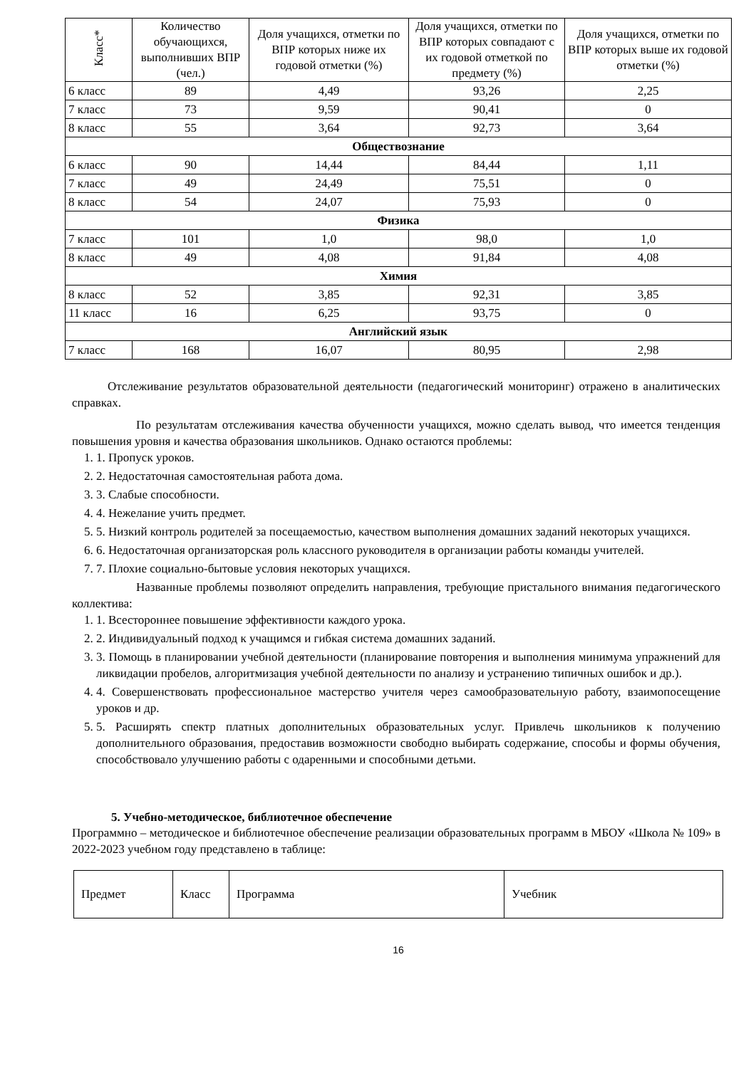| Класс* | Количество обучающихся, выполнивших ВПР (чел.) | Доля учащихся, отметки по ВПР которых ниже их годовой отметки (%) | Доля учащихся, отметки по ВПР которых совпадают с их годовой отметкой по предмету (%) | Доля учащихся, отметки по ВПР которых выше их годовой отметки (%) |
| --- | --- | --- | --- | --- |
| 6 класс | 89 | 4,49 | 93,26 | 2,25 |
| 7 класс | 73 | 9,59 | 90,41 | 0 |
| 8 класс | 55 | 3,64 | 92,73 | 3,64 |
| Обществознание | | | | |
| 6 класс | 90 | 14,44 | 84,44 | 1,11 |
| 7 класс | 49 | 24,49 | 75,51 | 0 |
| 8 класс | 54 | 24,07 | 75,93 | 0 |
| Физика | | | | |
| 7 класс | 101 | 1,0 | 98,0 | 1,0 |
| 8 класс | 49 | 4,08 | 91,84 | 4,08 |
| Химия | | | | |
| 8 класс | 52 | 3,85 | 92,31 | 3,85 |
| 11 класс | 16 | 6,25 | 93,75 | 0 |
| Английский язык | | | | |
| 7 класс | 168 | 16,07 | 80,95 | 2,98 |
Отслеживание результатов образовательной деятельности (педагогический мониторинг) отражено в аналитических справках.
По результатам отслеживания качества обученности учащихся, можно сделать вывод, что имеется тенденция повышения уровня и качества образования школьников. Однако остаются проблемы:
1. 1. Пропуск уроков.
2. 2. Недостаточная самостоятельная работа дома.
3. 3. Слабые способности.
4. 4. Нежелание учить предмет.
5. 5. Низкий контроль родителей за посещаемостью, качеством выполнения домашних заданий некоторых учащихся.
6. 6. Недостаточная организаторская роль классного руководителя в организации работы команды учителей.
7. 7. Плохие социально-бытовые условия некоторых учащихся.
Названные проблемы позволяют определить направления, требующие пристального внимания педагогического коллектива:
1. 1. Всестороннее повышение эффективности каждого урока.
2. 2. Индивидуальный подход к учащимся и гибкая система домашних заданий.
3. 3. Помощь в планировании учебной деятельности (планирование повторения и выполнения минимума упражнений для ликвидации пробелов, алгоритмизация учебной деятельности по анализу и устранению типичных ошибок и др.).
4. 4. Совершенствовать профессиональное мастерство учителя через самообразовательную работу, взаимопосещение уроков и др.
5. 5. Расширять спектр платных дополнительных образовательных услуг. Привлечь школьников к получению дополнительного образования, предоставив возможности свободно выбирать содержание, способы и формы обучения, способствовало улучшению работы с одаренными и способными детьми.
5. Учебно-методическое, библиотечное обеспечение
Программно – методическое и библиотечное обеспечение реализации образовательных программ в МБОУ «Школа № 109» в 2022-2023 учебном году представлено в таблице:
| Предмет | Класс | Программа | Учебник |
16